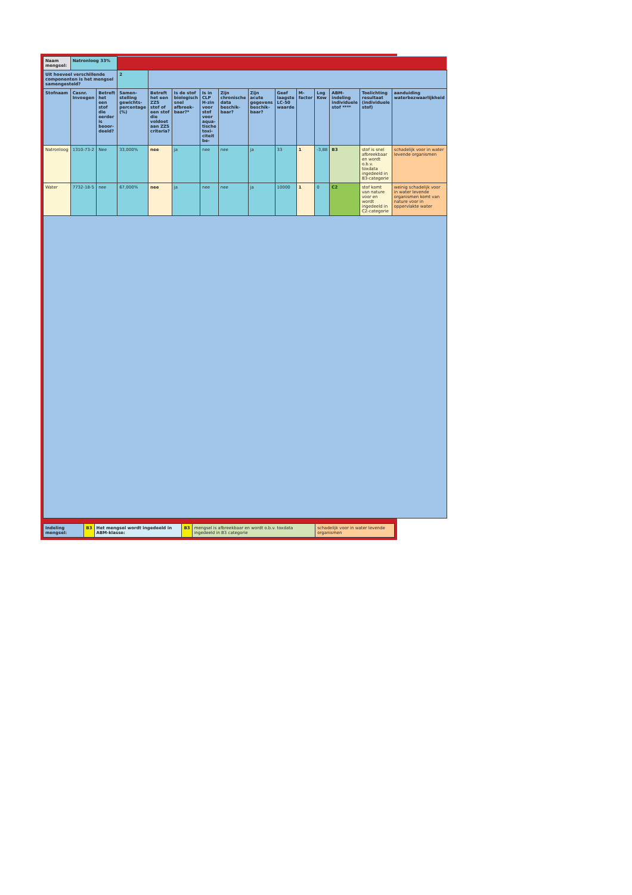| Naam mengsel: | Natronloog 33% | | | | | | | | | | | | | |
| Uit hoeveel verschillende componenten is het mengsel samengesteld? | | | 2 | | | | | | | | | | | |
| Stofnaam | Casnr. Invoegen | Betreft het een stof die eerder is beoor-deeld? | Samen-stelling gewichts-percentage (%) | Betreft het een ZZS stof of een stof die voldoet aan ZZS criteria? | Is de stof biologisch snel afbreek-baar?* | Is in CLP H-zin voor stof voor aqua-tische toxi-citeit be- | Zijn chronische data beschik-baar? | Zijn acute gegevens beschik-baar? | Geef laagste LC-50 waarde | M-factor | Log Kow | ABM-indeling individuele stof **** | Toelichting resultaat (individuele stof) | aanduiding waterbezwaarlijkheid |
| Natronloog | 1310-73-2 | Nee | 33,000% | nee | ja | nee | nee | ja | 33 | 1 | -3,88 | B3 | stof is snel afbreekbaar en wordt o.b.v. toxdata ingedeeld in B3-categorie | schadelijk voor in water levende organismen |
| Water | 7732-18-5 | nee | 67,000% | nee | ja | nee | nee | ja | 10000 | 1 | 0 | C2 | stof komt van nature voor en wordt ingedeeld in C2-categorie | weinig schadelijk voor in water levende organismen komt van nature voor in oppervlakte water |
| Indeling mengsel: | B3 | Het mengsel wordt ingedeeld in ABM-klasse: | B3 | mengsel is afbreekbaar en wordt o.b.v. toxdata ingedeeld in B3 categorie | schadelijk voor in water levende organismen |